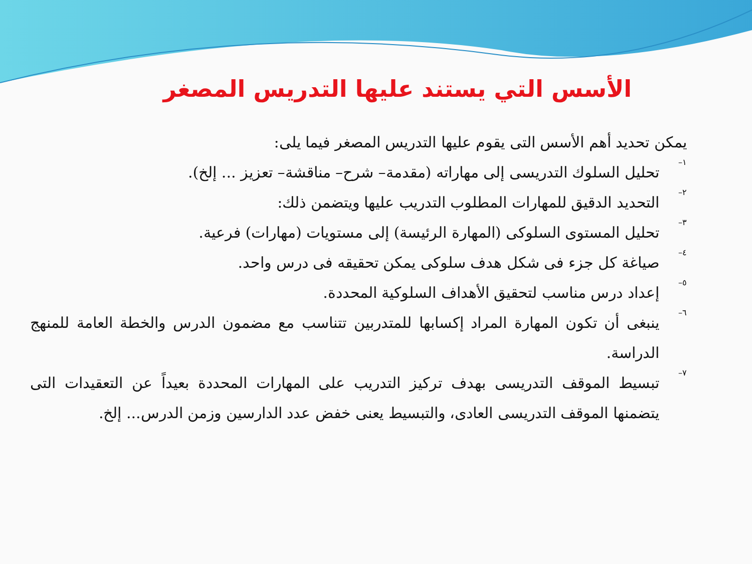الأسس التي يستند عليها التدريس المصغر
يمكن تحديد أهم الأسس التى يقوم عليها التدريس المصغر فيما يلى:
١–
تحليل السلوك التدريسى إلى مهاراته (مقدمة– شرح– مناقشة– تعزيز ... إلخ).
٢–
التحديد الدقيق للمهارات المطلوب التدريب عليها ويتضمن ذلك:
٣–
تحليل المستوى السلوكى (المهارة الرئيسة) إلى مستويات (مهارات) فرعية.
٤–
صياغة كل جزء فى شكل هدف سلوكى يمكن تحقيقه فى درس واحد.
٥–
إعداد درس مناسب لتحقيق الأهداف السلوكية المحددة.
٦–
ينبغى أن تكون المهارة المراد إكسابها للمتدربين تتناسب مع مضمون الدرس والخطة العامة للمنهج الدراسة.
٧–
تبسيط الموقف التدريسى بهدف تركيز التدريب على المهارات المحددة بعيداً عن التعقيدات التى يتضمنها الموقف التدريسى العادى، والتبسيط يعنى خفض عدد الدارسين وزمن الدرس... إلخ.